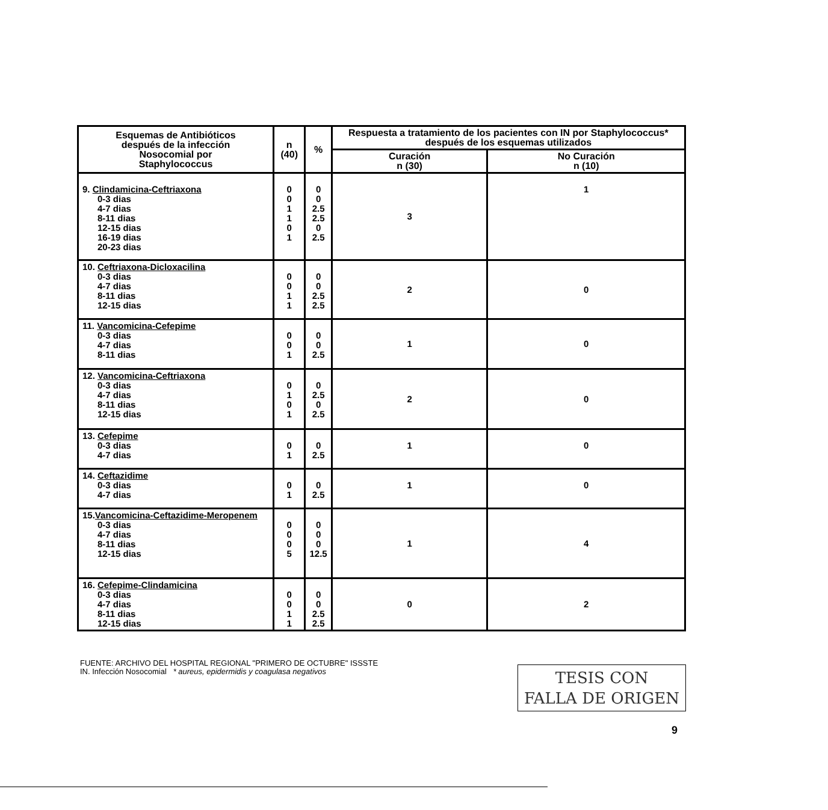| Esquemas de Antibióticos después de la infección Nosocomial por Staphylococcus | n (40) | % | Respuesta a tratamiento de los pacientes con IN por Staphylococcus* después de los esquemas utilizados | |
| --- | --- | --- | --- | --- |
| | | | Curación n (30) | No Curación n (10) |
| 9. Clindamicina-Ceftriaxona 0-3 dias 4-7 dias 8-11 dias 12-15 dias 16-19 dias 20-23 dias | 0 0 1 1 0 1 | 0 0 2.5 2.5 0 2.5 | 3 | 1 |
| 10. Ceftriaxona-Dicloxacilina 0-3 dias 4-7 dias 8-11 dias 12-15 dias | 0 0 1 1 | 0 0 2.5 2.5 | 2 | 0 |
| 11. Vancomicina-Cefepime 0-3 dias 4-7 dias 8-11 dias | 0 0 1 | 0 0 2.5 | 1 | 0 |
| 12. Vancomicina-Ceftriaxona 0-3 dias 4-7 dias 8-11 dias 12-15 dias | 0 1 0 1 | 0 2.5 0 2.5 | 2 | 0 |
| 13. Cefepime 0-3 dias 4-7 dias | 0 1 | 0 2.5 | 1 | 0 |
| 14. Ceftazidime 0-3 dias 4-7 dias | 0 1 | 0 2.5 | 1 | 0 |
| 15. Vancomicina-Ceftazidime-Meropenem 0-3 dias 4-7 dias 8-11 dias 12-15 dias | 0 0 0 5 | 0 0 0 12.5 | 1 | 4 |
| 16. Cefepime-Clindamicina 0-3 dias 4-7 dias 8-11 dias 12-15 dias | 0 0 1 1 | 0 0 2.5 2.5 | 0 | 2 |
FUENTE: ARCHIVO DEL HOSPITAL REGIONAL "PRIMERO DE OCTUBRE" ISSSTE
IN. Infección Nosocomial * aureus, epidermidis y coagulasa negativos
TESIS CON
FALLA DE ORIGEN
9